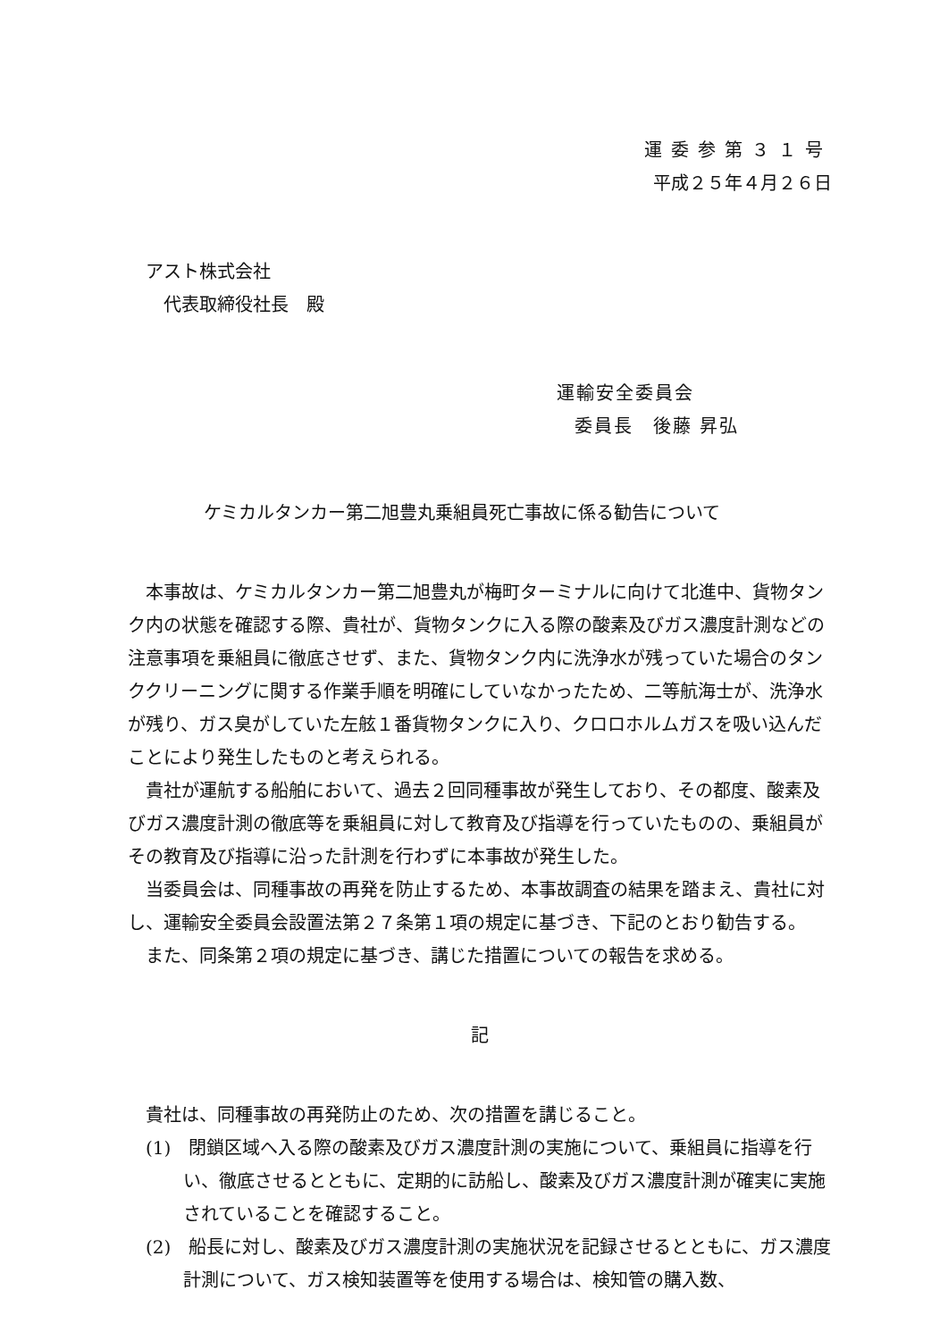運委参第３１号
平成２５年４月２６日
アスト株式会社
代表取締役社長　殿
運輸安全委員会
委員長　後藤 昇弘
ケミカルタンカー第二旭豊丸乗組員死亡事故に係る勧告について
本事故は、ケミカルタンカー第二旭豊丸が梅町ターミナルに向けて北進中、貨物タンク内の状態を確認する際、貴社が、貨物タンクに入る際の酸素及びガス濃度計測などの注意事項を乗組員に徹底させず、また、貨物タンク内に洗浄水が残っていた場合のタンククリーニングに関する作業手順を明確にしていなかったため、二等航海士が、洗浄水が残り、ガス臭がしていた左舷１番貨物タンクに入り、クロロホルムガスを吸い込んだことにより発生したものと考えられる。
貴社が運航する船舶において、過去２回同種事故が発生しており、その都度、酸素及びガス濃度計測の徹底等を乗組員に対して教育及び指導を行っていたものの、乗組員がその教育及び指導に沿った計測を行わずに本事故が発生した。
当委員会は、同種事故の再発を防止するため、本事故調査の結果を踏まえ、貴社に対し、運輸安全委員会設置法第２７条第１項の規定に基づき、下記のとおり勧告する。
また、同条第２項の規定に基づき、講じた措置についての報告を求める。
記
貴社は、同種事故の再発防止のため、次の措置を講じること。
(1)　閉鎖区域へ入る際の酸素及びガス濃度計測の実施について、乗組員に指導を行い、徹底させるとともに、定期的に訪船し、酸素及びガス濃度計測が確実に実施されていることを確認すること。
(2)　船長に対し、酸素及びガス濃度計測の実施状況を記録させるとともに、ガス濃度計測について、ガス検知装置等を使用する場合は、検知管の購入数、